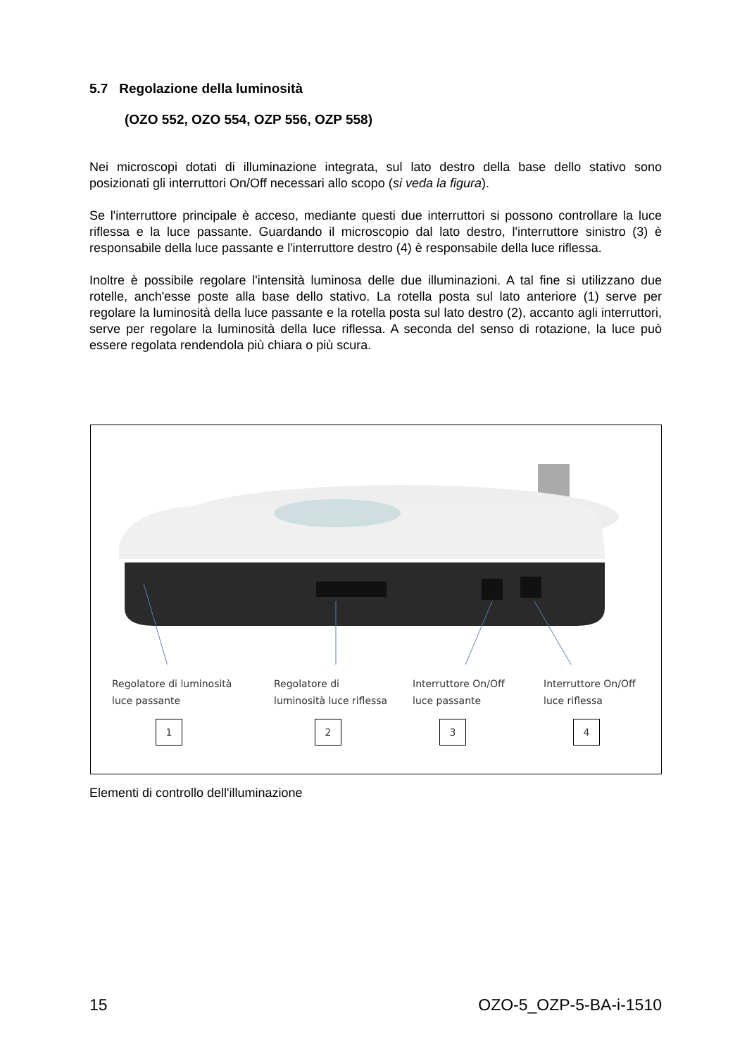5.7 Regolazione della luminosità
(OZO 552, OZO 554, OZP 556, OZP 558)
Nei microscopi dotati di illuminazione integrata, sul lato destro della base dello stativo sono posizionati gli interruttori On/Off necessari allo scopo (si veda la figura).
Se l'interruttore principale è acceso, mediante questi due interruttori si possono controllare la luce riflessa e la luce passante. Guardando il microscopio dal lato destro, l'interruttore sinistro (3) è responsabile della luce passante e l'interruttore destro (4) è responsabile della luce riflessa.
Inoltre è possibile regolare l'intensità luminosa delle due illuminazioni. A tal fine si utilizzano due rotelle, anch'esse poste alla base dello stativo. La rotella posta sul lato anteriore (1) serve per regolare la luminosità della luce passante e la rotella posta sul lato destro (2), accanto agli interruttori, serve per regolare la luminosità della luce riflessa. A seconda del senso di rotazione, la luce può essere regolata rendendola più chiara o più scura.
Regolatore di luminosità
luce passante
1
Regolatore di
luminosità luce riflessa
2
Interruttore On/Off
luce passante
3
Interruttore On/Off
luce riflessa
4
Elementi di controllo dell'illuminazione
15 OZO-5_OZP-5-BA-i-1510